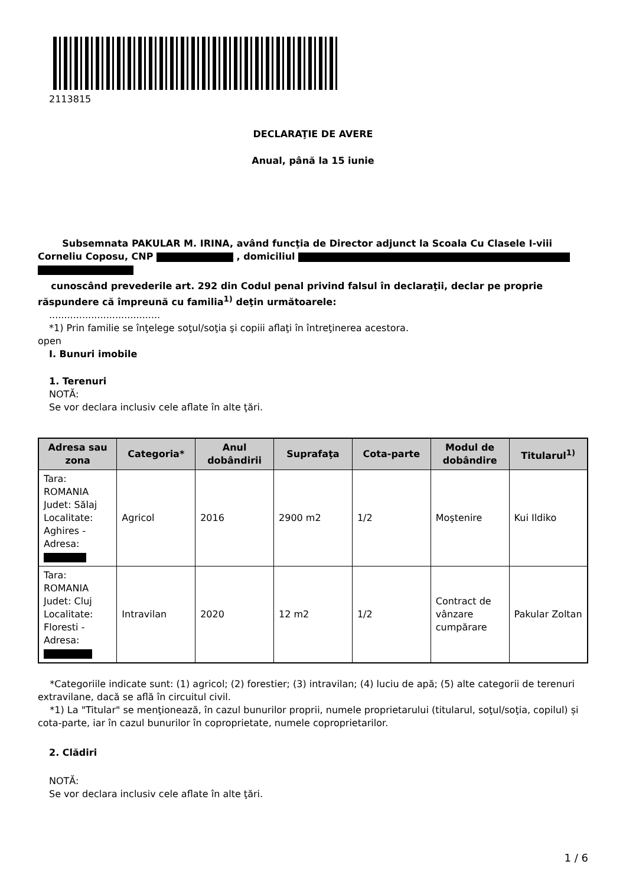2113815
DECLARAŢIE DE AVERE
Anual, până la 15 iunie
Subsemnata PAKULAR M. IRINA, având funcţia de Director adjunct la Scoala Cu Clasele I-viii Corneliu Coposu, CNP , domiciliul
cunoscând prevederile art. 292 din Codul penal privind falsul în declaraţii, declar pe proprie răspundere că împreună cu familia<sup>1)</sup> deţin următoarele:
.....................................
*1) Prin familie se înţelege soţul/soţia şi copiii aflaţi în întreţinerea acestora.
open
I. Bunuri imobile
1. Terenuri
NOTĂ:
Se vor declara inclusiv cele aflate în alte ţări.
| Adresa sau zona | Categoria* | Anul dobândirii | Suprafaţa | Cota-parte | Modul de dobândire | Titularul<sup>1)</sup> |
| --- | --- | --- | --- | --- | --- | --- |
| Tara: ROMANIA Judet: Sălaj Localitate: Aghires - Adresa: | Agricol | 2016 | 2900 m2 | 1/2 | Moştenire | Kui Ildiko |
| Tara: ROMANIA Judet: Cluj Localitate: Floresti - Adresa: | Intravilan | 2020 | 12 m2 | 1/2 | Contract de vânzare cumpărare | Pakular Zoltan |
*Categoriile indicate sunt: (1) agricol; (2) forestier; (3) intravilan; (4) luciu de apă; (5) alte categorii de terenuri extravilane, dacă se află în circuitul civil.
*1) La "Titular" se menţionează, în cazul bunurilor proprii, numele proprietarului (titularul, soţul/soţia, copilul) și cota-parte, iar în cazul bunurilor în coproprietate, numele coproprietarilor.
2. Clădiri
NOTĂ:
Se vor declara inclusiv cele aflate în alte ţări.
1 / 6